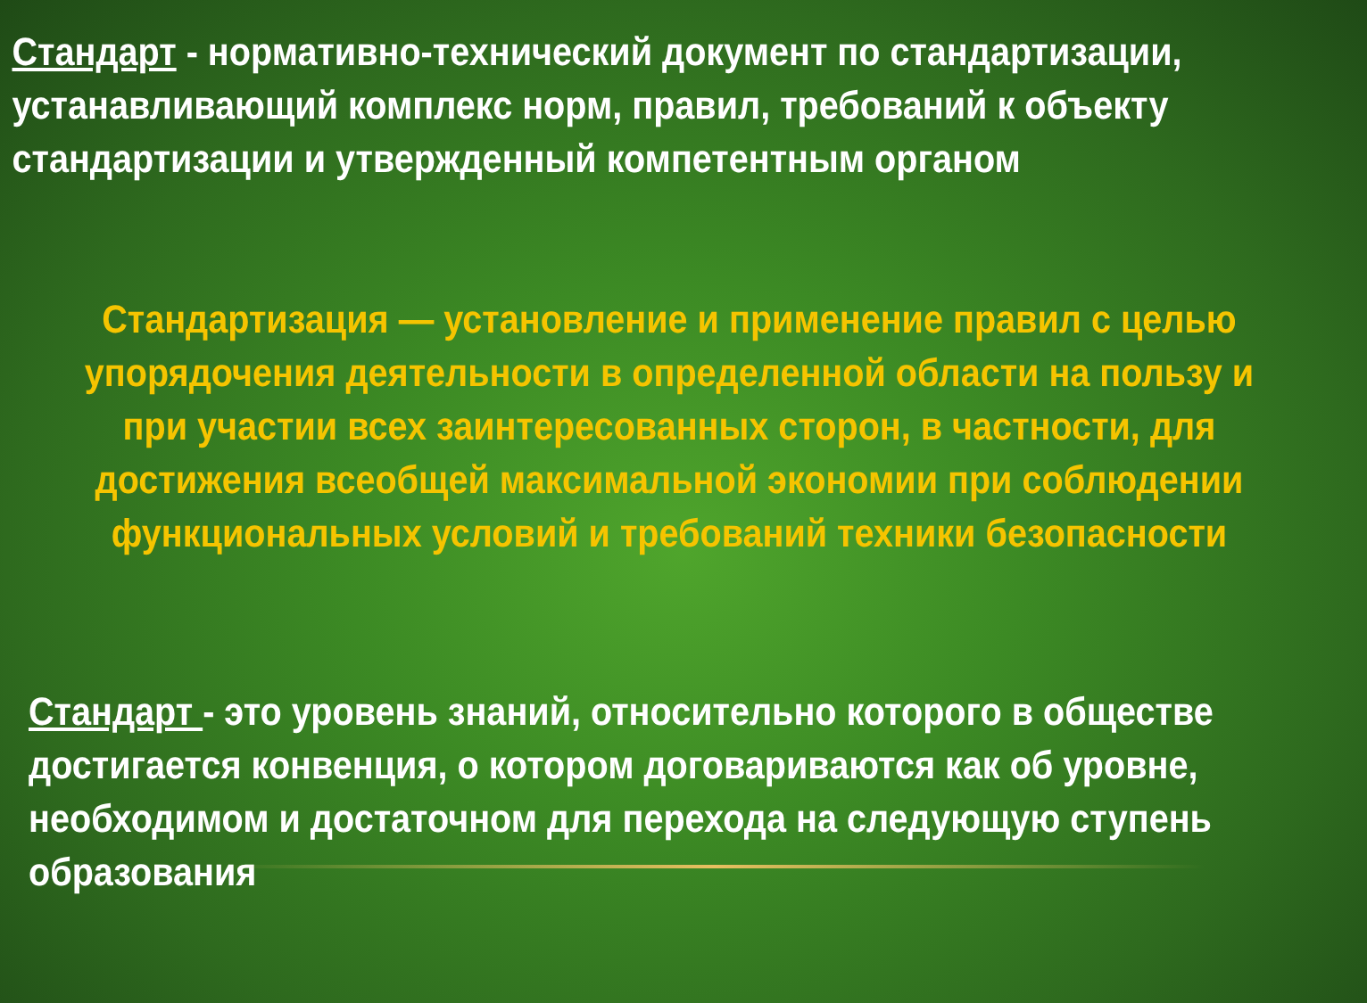Стандарт - нормативно-технический документ по стандартизации, устанавливающий комплекс норм, правил, требований к объекту стандартизации и утвержденный компетентным органом
Стандартизация — установление и применение правил с целью
упорядочения деятельности в определенной области на пользу и
при участии всех заинтересованных сторон, в частности, для
достижения всеобщей максимальной экономии при соблюдении
функциональных условий и требований техники безопасности
Стандарт - это уровень знаний, относительно которого в обществе
достигается конвенция, о котором договариваются как об уровне,
необходимом и достаточном для перехода на следующую ступень
образования